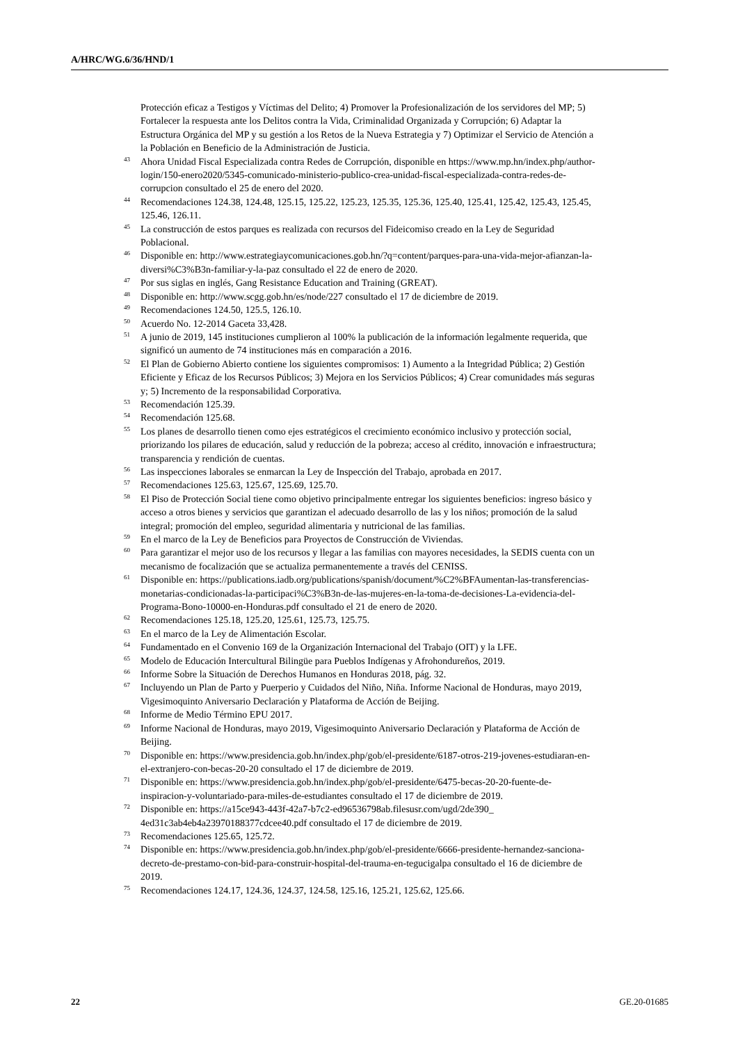A/HRC/WG.6/36/HND/1
Protección eficaz a Testigos y Víctimas del Delito; 4) Promover la Profesionalización de los servidores del MP; 5) Fortalecer la respuesta ante los Delitos contra la Vida, Criminalidad Organizada y Corrupción; 6) Adaptar la Estructura Orgánica del MP y su gestión a los Retos de la Nueva Estrategia y 7) Optimizar el Servicio de Atención a la Población en Beneficio de la Administración de Justicia.
<sup>43</sup> Ahora Unidad Fiscal Especializada contra Redes de Corrupción, disponible en https://www.mp.hn/index.php/author-login/150-enero2020/5345-comunicado-ministerio-publico-crea-unidad-fiscal-especializada-contra-redes-de-corrupcion consultado el 25 de enero del 2020.
<sup>44</sup> Recomendaciones 124.38, 124.48, 125.15, 125.22, 125.23, 125.35, 125.36, 125.40, 125.41, 125.42, 125.43, 125.45, 125.46, 126.11.
<sup>45</sup> La construcción de estos parques es realizada con recursos del Fideicomiso creado en la Ley de Seguridad Poblacional.
<sup>46</sup> Disponible en: http://www.estrategiaycomunicaciones.gob.hn/?q=content/parques-para-una-vida-mejor-afianzan-la-diversi%C3%B3n-familiar-y-la-paz consultado el 22 de enero de 2020.
<sup>47</sup> Por sus siglas en inglés, Gang Resistance Education and Training (GREAT).
<sup>48</sup> Disponible en: http://www.scgg.gob.hn/es/node/227 consultado el 17 de diciembre de 2019.
<sup>49</sup> Recomendaciones 124.50, 125.5, 126.10.
<sup>50</sup> Acuerdo No. 12-2014 Gaceta 33,428.
<sup>51</sup> A junio de 2019, 145 instituciones cumplieron al 100% la publicación de la información legalmente requerida, que significó un aumento de 74 instituciones más en comparación a 2016.
<sup>52</sup> El Plan de Gobierno Abierto contiene los siguientes compromisos: 1) Aumento a la Integridad Pública; 2) Gestión Eficiente y Eficaz de los Recursos Públicos; 3) Mejora en los Servicios Públicos; 4) Crear comunidades más seguras y; 5) Incremento de la responsabilidad Corporativa.
<sup>53</sup> Recomendación 125.39.
<sup>54</sup> Recomendación 125.68.
<sup>55</sup> Los planes de desarrollo tienen como ejes estratégicos el crecimiento económico inclusivo y protección social, priorizando los pilares de educación, salud y reducción de la pobreza; acceso al crédito, innovación e infraestructura; transparencia y rendición de cuentas.
<sup>56</sup> Las inspecciones laborales se enmarcan la Ley de Inspección del Trabajo, aprobada en 2017.
<sup>57</sup> Recomendaciones 125.63, 125.67, 125.69, 125.70.
<sup>58</sup> El Piso de Protección Social tiene como objetivo principalmente entregar los siguientes beneficios: ingreso básico y acceso a otros bienes y servicios que garantizan el adecuado desarrollo de las y los niños; promoción de la salud integral; promoción del empleo, seguridad alimentaria y nutricional de las familias.
<sup>59</sup> En el marco de la Ley de Beneficios para Proyectos de Construcción de Viviendas.
<sup>60</sup> Para garantizar el mejor uso de los recursos y llegar a las familias con mayores necesidades, la SEDIS cuenta con un mecanismo de focalización que se actualiza permanentemente a través del CENISS.
<sup>61</sup> Disponible en: https://publications.iadb.org/publications/spanish/document/%C2%BFAumentan-las-transferencias-monetarias-condicionadas-la-participaci%C3%B3n-de-las-mujeres-en-la-toma-de-decisiones-La-evidencia-del-Programa-Bono-10000-en-Honduras.pdf consultado el 21 de enero de 2020.
<sup>62</sup> Recomendaciones 125.18, 125.20, 125.61, 125.73, 125.75.
<sup>63</sup> En el marco de la Ley de Alimentación Escolar.
<sup>64</sup> Fundamentado en el Convenio 169 de la Organización Internacional del Trabajo (OIT) y la LFE.
<sup>65</sup> Modelo de Educación Intercultural Bilingüe para Pueblos Indígenas y Afrohondureños, 2019.
<sup>66</sup> Informe Sobre la Situación de Derechos Humanos en Honduras 2018, pág. 32.
<sup>67</sup> Incluyendo un Plan de Parto y Puerperio y Cuidados del Niño, Niña. Informe Nacional de Honduras, mayo 2019, Vigesimoquinto Aniversario Declaración y Plataforma de Acción de Beijing.
<sup>68</sup> Informe de Medio Término EPU 2017.
<sup>69</sup> Informe Nacional de Honduras, mayo 2019, Vigesimoquinto Aniversario Declaración y Plataforma de Acción de Beijing.
<sup>70</sup> Disponible en: https://www.presidencia.gob.hn/index.php/gob/el-presidente/6187-otros-219-jovenes-estudiaran-en-el-extranjero-con-becas-20-20 consultado el 17 de diciembre de 2019.
<sup>71</sup> Disponible en: https://www.presidencia.gob.hn/index.php/gob/el-presidente/6475-becas-20-20-fuente-de-inspiracion-y-voluntariado-para-miles-de-estudiantes consultado el 17 de diciembre de 2019.
<sup>72</sup> Disponible en: https://a15ce943-443f-42a7-b7c2-ed96536798ab.filesusr.com/ugd/2de390_ 4ed31c3ab4eb4a23970188377cdcee40.pdf consultado el 17 de diciembre de 2019.
<sup>73</sup> Recomendaciones 125.65, 125.72.
<sup>74</sup> Disponible en: https://www.presidencia.gob.hn/index.php/gob/el-presidente/6666-presidente-hernandez-sanciona-decreto-de-prestamo-con-bid-para-construir-hospital-del-trauma-en-tegucigalpa consultado el 16 de diciembre de 2019.
<sup>75</sup> Recomendaciones 124.17, 124.36, 124.37, 124.58, 125.16, 125.21, 125.62, 125.66.
22 GE.20-01685